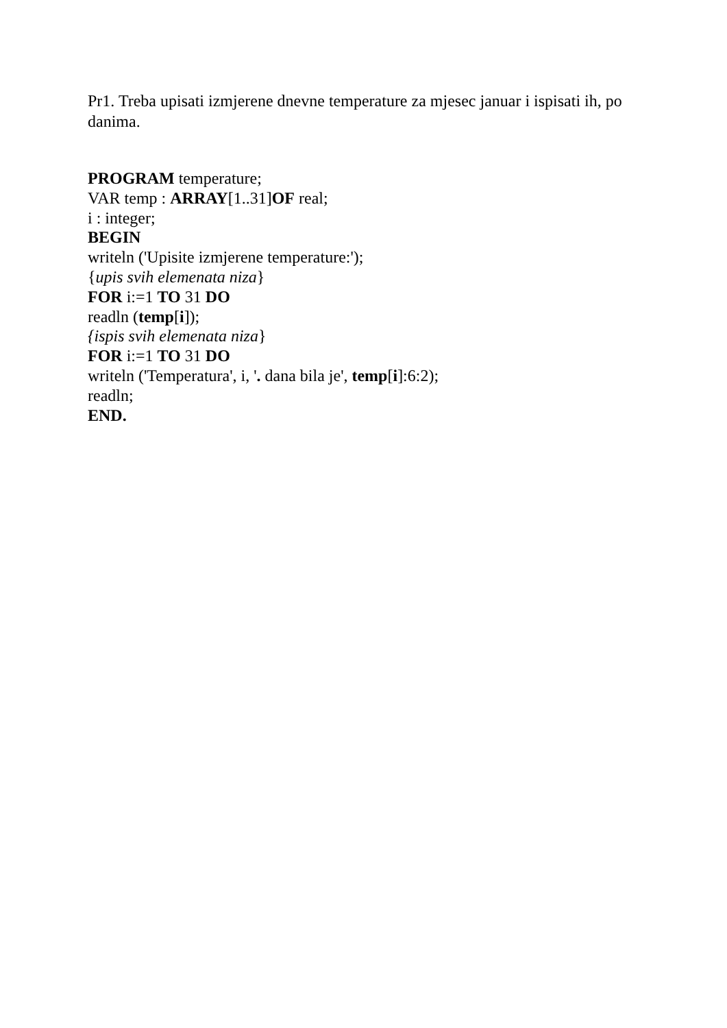Pr1. Treba upisati izmjerene dnevne temperature za mjesec januar i ispisati ih, po danima.
PROGRAM temperature;
VAR temp : ARRAY[1..31]OF real;
i : integer;
BEGIN
writeln ('Upisite izmjerene temperature:');
{upis svih elemenata niza}
FOR i:=1 TO 31 DO
readln (temp[i]);
{ispis svih elemenata niza}
FOR i:=1 TO 31 DO
writeln ('Temperatura', i, '. dana bila je', temp[i]:6:2);
readln;
END.